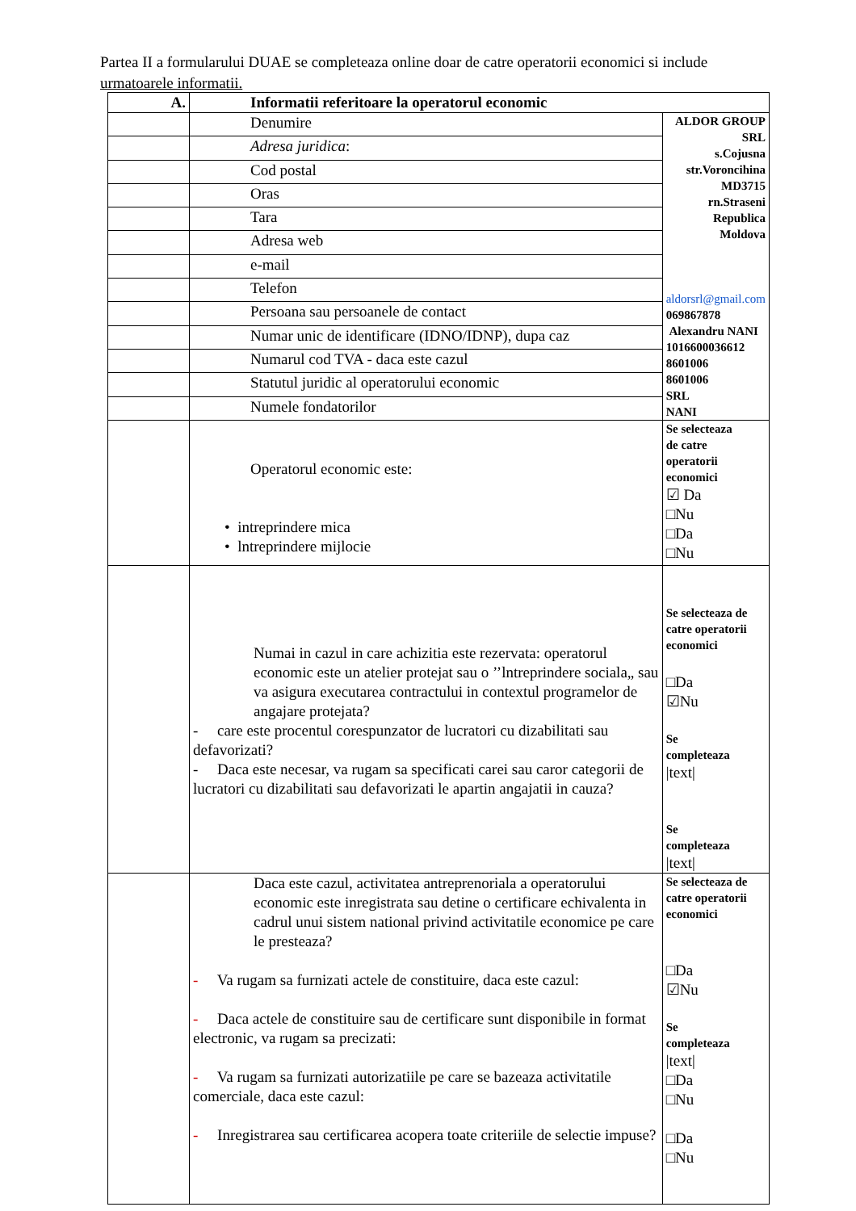Partea II a formularului DUAE se completeaza online doar de catre operatorii economici si include urmatoarele informatii.
| A. | Informatii referitoare la operatorul economic | |
| | Denumire | ALDOR GROUP SRL s.Cojusna str.Voroncihina MD3715 rn.Straseni Republica Moldova aldorsrl@gmail.com 069867878 Alexandru NANI 1016600036612 8601006 8601006 SRL NANI |
| | Adresa juridica : | |
| | Cod postal | |
| | Oras | |
| | Tara | |
| | Adresa web | |
| | e-mail | |
| | Telefon | |
| | Persoana sau persoanele de contact | |
| | Numar unic de identificare (IDNO/IDNP), dupa caz | |
| | Numarul cod TVA - daca este cazul | |
| | Statutul juridic al operatorului economic | |
| | Numele fondatorilor | |
| | Operatorul economic este: • intreprindere mica • lntreprindere mijlocie | Se selecteaza de catre operatorii economici ☑ Da □Nu □Da □Nu |
| | Numai in cazul in care achizitia este rezervata: operatorul economic este un atelier protejat sau o ’’lntreprindere sociala„ sau va asigura executarea contractului in contextul programelor de angajare protejata? - care este procentul corespunzator de lucratori cu dizabilitati sau defavorizati? - Daca este necesar, va rugam sa specificati carei sau caror categorii de lucratori cu dizabilitati sau defavorizati le apartin angajatii in cauza? | Se selecteaza de catre operatorii economici □Da ☑Nu Se completeaza /text/ Se completeaza /text/ |
| | Daca este cazul, activitatea antreprenoriala a operatorului economic este inregistrata sau detine o certificare echivalenta in cadrul unui sistem national privind activitatile economice pe care le presteaza? - Va rugam sa furnizati actele de constituire, daca este cazul: - Daca actele de constituire sau de certificare sunt disponibile in format electronic, va rugam sa precizati: - Va rugam sa furnizati autorizatiile pe care se bazeaza activitatile comerciale, daca este cazul: - Inregistrarea sau certificarea acopera toate criteriile de selectie impuse? | Se selecteaza de catre operatorii economici □Da ☑Nu Se completeaza /text/ □Da □Nu □Da □Nu |